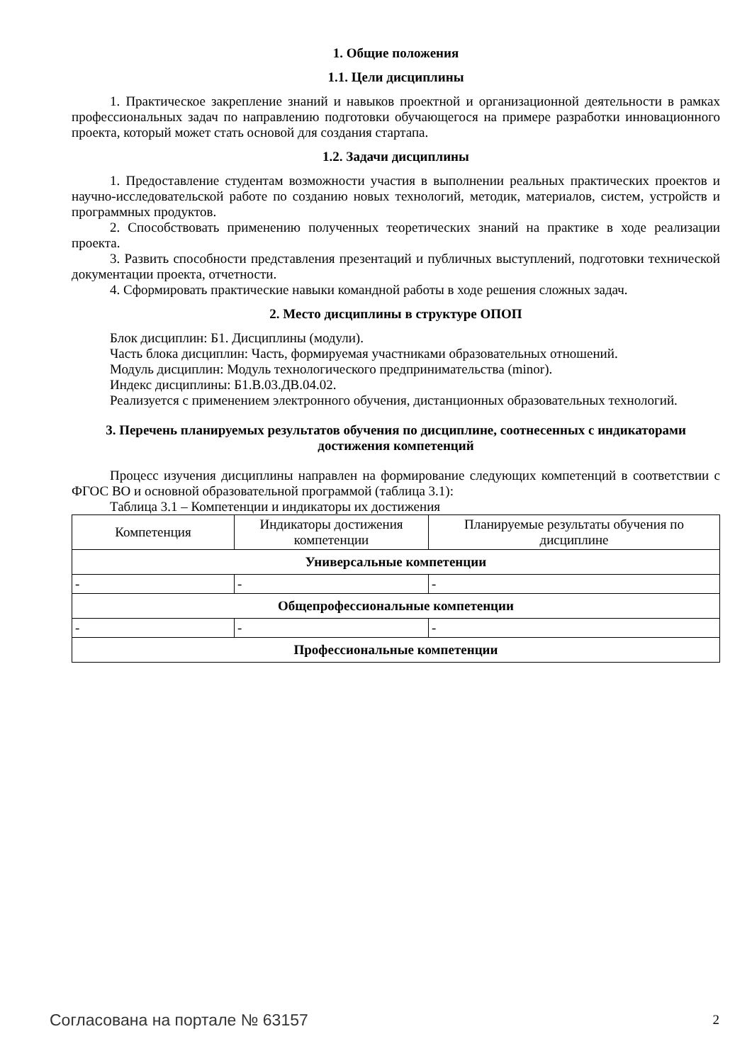1. Общие положения
1.1. Цели дисциплины
1. Практическое закрепление знаний и навыков проектной и организационной деятельности в рамках профессиональных задач по направлению подготовки обучающегося на примере разработки инновационного проекта, который может стать основой для создания стартапа.
1.2. Задачи дисциплины
1. Предоставление студентам возможности участия в выполнении реальных практических проектов и научно-исследовательской работе по созданию новых технологий, методик, материалов, систем, устройств и программных продуктов.
2. Способствовать применению полученных теоретических знаний на практике в ходе реализации проекта.
3. Развить способности представления презентаций и публичных выступлений, подготовки технической документации проекта, отчетности.
4. Сформировать практические навыки командной работы в ходе решения сложных задач.
2. Место дисциплины в структуре ОПОП
Блок дисциплин: Б1. Дисциплины (модули).
Часть блока дисциплин: Часть, формируемая участниками образовательных отношений.
Модуль дисциплин: Модуль технологического предпринимательства (minor).
Индекс дисциплины: Б1.В.03.ДВ.04.02.
Реализуется с применением электронного обучения, дистанционных образовательных технологий.
3. Перечень планируемых результатов обучения по дисциплине, соотнесенных с индикаторами достижения компетенций
Процесс изучения дисциплины направлен на формирование следующих компетенций в соответствии с ФГОС ВО и основной образовательной программой (таблица 3.1):
Таблица 3.1 – Компетенции и индикаторы их достижения
| Компетенция | Индикаторы достижения компетенции | Планируемые результаты обучения по дисциплине |
| --- | --- | --- |
| Универсальные компетенции | | |
| - | - | - |
| Общепрофессиональные компетенции | | |
| - | - | - |
| Профессиональные компетенции | | |
Согласована на портале № 63157 2